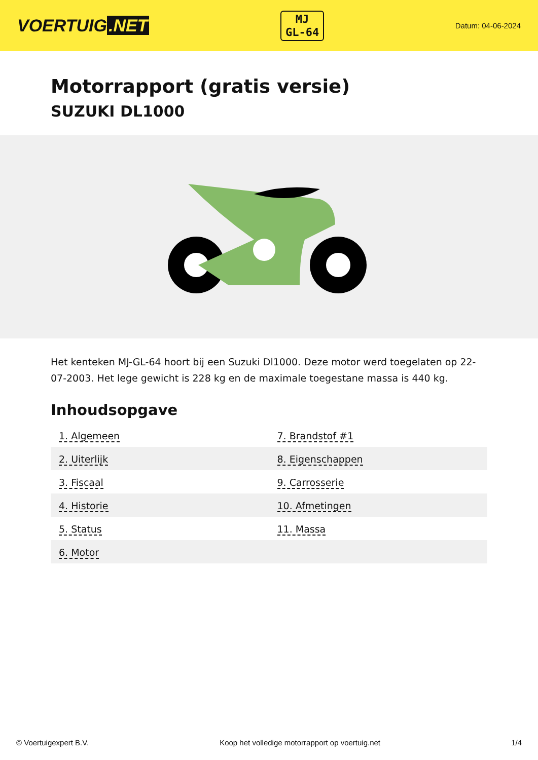VOERTUIG.NET
MJ
GL-64
Datum: 04-06-2024
Motorrapport (gratis versie)
SUZUKI DL1000
Het kenteken MJ-GL-64 hoort bij een Suzuki Dl1000. Deze motor werd toegelaten op 22-07-2003. Het lege gewicht is 228 kg en de maximale toegestane massa is 440 kg.
Inhoudsopgave
| 1. Algemeen | 7. Brandstof #1 |
| 2. Uiterlijk | 8. Eigenschappen |
| 3. Fiscaal | 9. Carrosserie |
| 4. Historie | 10. Afmetingen |
| 5. Status | 11. Massa |
| 6. Motor | |
© Voertuigexpert B.V. Koop het volledige motorrapport op voertuig.net 1/4